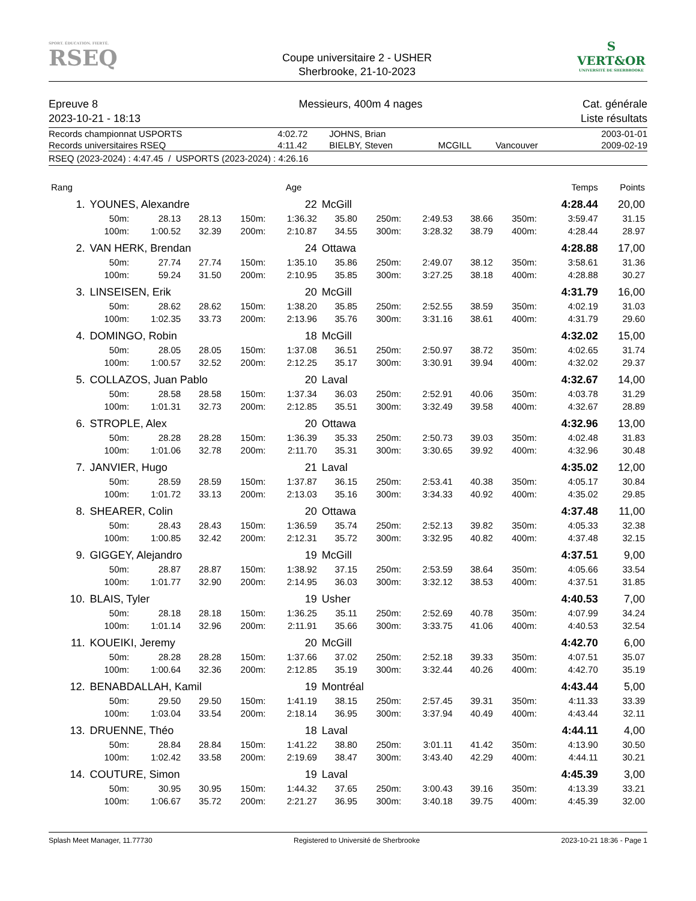SPORT. ÉDUCATION. FIERTÉ.
RSEQ
Coupe universitaire 2 - USHER
Sherbrooke, 21-10-2023
S
VERT&OR
UNIVERSITÉ DE SHERBROOKE
Epreuve 8
2023-10-21 - 18:13
Messieurs, 400m 4 nages Cat. générale
Liste résultats
| Records championnat USPORTS | 4:02.72 | JOHNS, Brian | | | 2003-01-01 |
| Records universitaires RSEQ | 4:11.42 | BIELBY, Steven | MCGILL | Vancouver | 2009-02-19 |
RSEQ (2023-2024) : 4:47.45 / USPORTS (2023-2024) : 4:26.16
| Rang | | | | | Age | | | | | | Temps | Points |
| 1. | YOUNES, Alexandre | | | | 22 | McGill | | | | | 4:28.44 | 20,00 |
| | 50m: | 28.13 | 28.13 | 150m: | 1:36.32 | 35.80 | 250m: | 2:49.53 | 38.66 | 350m: | 3:59.47 | 31.15 |
| | 100m: | 1:00.52 | 32.39 | 200m: | 2:10.87 | 34.55 | 300m: | 3:28.32 | 38.79 | 400m: | 4:28.44 | 28.97 |
| 2. | VAN HERK, Brendan | | | | 24 | Ottawa | | | | | 4:28.88 | 17,00 |
| | 50m: | 27.74 | 27.74 | 150m: | 1:35.10 | 35.86 | 250m: | 2:49.07 | 38.12 | 350m: | 3:58.61 | 31.36 |
| | 100m: | 59.24 | 31.50 | 200m: | 2:10.95 | 35.85 | 300m: | 3:27.25 | 38.18 | 400m: | 4:28.88 | 30.27 |
| 3. | LINSEISEN, Erik | | | | 20 | McGill | | | | | 4:31.79 | 16,00 |
| | 50m: | 28.62 | 28.62 | 150m: | 1:38.20 | 35.85 | 250m: | 2:52.55 | 38.59 | 350m: | 4:02.19 | 31.03 |
| | 100m: | 1:02.35 | 33.73 | 200m: | 2:13.96 | 35.76 | 300m: | 3:31.16 | 38.61 | 400m: | 4:31.79 | 29.60 |
| 4. | DOMINGO, Robin | | | | 18 | McGill | | | | | 4:32.02 | 15,00 |
| | 50m: | 28.05 | 28.05 | 150m: | 1:37.08 | 36.51 | 250m: | 2:50.97 | 38.72 | 350m: | 4:02.65 | 31.74 |
| | 100m: | 1:00.57 | 32.52 | 200m: | 2:12.25 | 35.17 | 300m: | 3:30.91 | 39.94 | 400m: | 4:32.02 | 29.37 |
| 5. | COLLAZOS, Juan Pablo | | | | 20 | Laval | | | | | 4:32.67 | 14,00 |
| | 50m: | 28.58 | 28.58 | 150m: | 1:37.34 | 36.03 | 250m: | 2:52.91 | 40.06 | 350m: | 4:03.78 | 31.29 |
| | 100m: | 1:01.31 | 32.73 | 200m: | 2:12.85 | 35.51 | 300m: | 3:32.49 | 39.58 | 400m: | 4:32.67 | 28.89 |
| 6. | STROPLE, Alex | | | | 20 | Ottawa | | | | | 4:32.96 | 13,00 |
| | 50m: | 28.28 | 28.28 | 150m: | 1:36.39 | 35.33 | 250m: | 2:50.73 | 39.03 | 350m: | 4:02.48 | 31.83 |
| | 100m: | 1:01.06 | 32.78 | 200m: | 2:11.70 | 35.31 | 300m: | 3:30.65 | 39.92 | 400m: | 4:32.96 | 30.48 |
| 7. | JANVIER, Hugo | | | | 21 | Laval | | | | | 4:35.02 | 12,00 |
| | 50m: | 28.59 | 28.59 | 150m: | 1:37.87 | 36.15 | 250m: | 2:53.41 | 40.38 | 350m: | 4:05.17 | 30.84 |
| | 100m: | 1:01.72 | 33.13 | 200m: | 2:13.03 | 35.16 | 300m: | 3:34.33 | 40.92 | 400m: | 4:35.02 | 29.85 |
| 8. | SHEARER, Colin | | | | 20 | Ottawa | | | | | 4:37.48 | 11,00 |
| | 50m: | 28.43 | 28.43 | 150m: | 1:36.59 | 35.74 | 250m: | 2:52.13 | 39.82 | 350m: | 4:05.33 | 32.38 |
| | 100m: | 1:00.85 | 32.42 | 200m: | 2:12.31 | 35.72 | 300m: | 3:32.95 | 40.82 | 400m: | 4:37.48 | 32.15 |
| 9. | GIGGEY, Alejandro | | | | 19 | McGill | | | | | 4:37.51 | 9,00 |
| | 50m: | 28.87 | 28.87 | 150m: | 1:38.92 | 37.15 | 250m: | 2:53.59 | 38.64 | 350m: | 4:05.66 | 33.54 |
| | 100m: | 1:01.77 | 32.90 | 200m: | 2:14.95 | 36.03 | 300m: | 3:32.12 | 38.53 | 400m: | 4:37.51 | 31.85 |
| 10. | BLAIS, Tyler | | | | 19 | Usher | | | | | 4:40.53 | 7,00 |
| | 50m: | 28.18 | 28.18 | 150m: | 1:36.25 | 35.11 | 250m: | 2:52.69 | 40.78 | 350m: | 4:07.99 | 34.24 |
| | 100m: | 1:01.14 | 32.96 | 200m: | 2:11.91 | 35.66 | 300m: | 3:33.75 | 41.06 | 400m: | 4:40.53 | 32.54 |
| 11. | KOUEIKI, Jeremy | | | | 20 | McGill | | | | | 4:42.70 | 6,00 |
| | 50m: | 28.28 | 28.28 | 150m: | 1:37.66 | 37.02 | 250m: | 2:52.18 | 39.33 | 350m: | 4:07.51 | 35.07 |
| | 100m: | 1:00.64 | 32.36 | 200m: | 2:12.85 | 35.19 | 300m: | 3:32.44 | 40.26 | 400m: | 4:42.70 | 35.19 |
| 12. | BENABDALLAH, Kamil | | | | 19 | Montréal | | | | | 4:43.44 | 5,00 |
| | 50m: | 29.50 | 29.50 | 150m: | 1:41.19 | 38.15 | 250m: | 2:57.45 | 39.31 | 350m: | 4:11.33 | 33.39 |
| | 100m: | 1:03.04 | 33.54 | 200m: | 2:18.14 | 36.95 | 300m: | 3:37.94 | 40.49 | 400m: | 4:43.44 | 32.11 |
| 13. | DRUENNE, Théo | | | | 18 | Laval | | | | | 4:44.11 | 4,00 |
| | 50m: | 28.84 | 28.84 | 150m: | 1:41.22 | 38.80 | 250m: | 3:01.11 | 41.42 | 350m: | 4:13.90 | 30.50 |
| | 100m: | 1:02.42 | 33.58 | 200m: | 2:19.69 | 38.47 | 300m: | 3:43.40 | 42.29 | 400m: | 4:44.11 | 30.21 |
| 14. | COUTURE, Simon | | | | 19 | Laval | | | | | 4:45.39 | 3,00 |
| | 50m: | 30.95 | 30.95 | 150m: | 1:44.32 | 37.65 | 250m: | 3:00.43 | 39.16 | 350m: | 4:13.39 | 33.21 |
| | 100m: | 1:06.67 | 35.72 | 200m: | 2:21.27 | 36.95 | 300m: | 3:40.18 | 39.75 | 400m: | 4:45.39 | 32.00 |
Splash Meet Manager, 11.77730 Registered to Université de Sherbrooke 2023-10-21 18:36 - Page 1